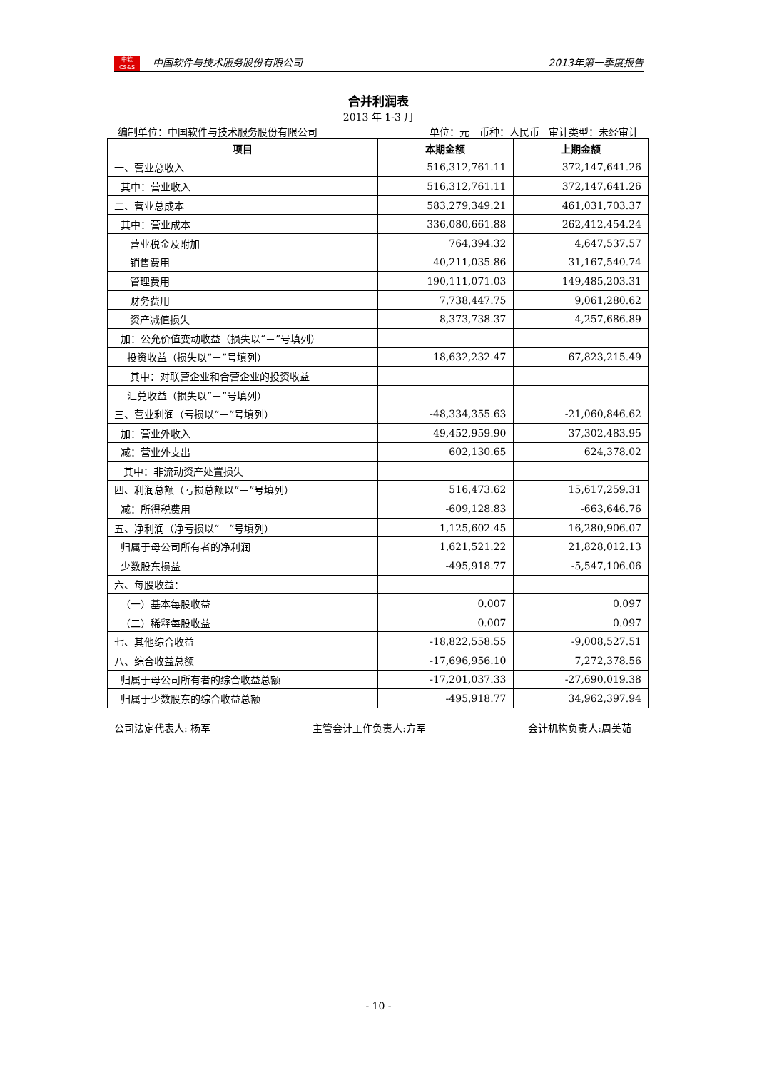中软
CS&S
中国软件与技术服务股份有限公司
2013年第一季度报告
合并利润表
2013 年 1-3 月
编制单位：中国软件与技术服务股份有限公司 单位：元 币种：人民币 审计类型：未经审计
| 项目 | 本期金额 | 上期金额 |
| --- | --- | --- |
| 一、营业总收入 | 516,312,761.11 | 372,147,641.26 |
| 其中：营业收入 | 516,312,761.11 | 372,147,641.26 |
| 二、营业总成本 | 583,279,349.21 | 461,031,703.37 |
| 其中：营业成本 | 336,080,661.88 | 262,412,454.24 |
| 营业税金及附加 | 764,394.32 | 4,647,537.57 |
| 销售费用 | 40,211,035.86 | 31,167,540.74 |
| 管理费用 | 190,111,071.03 | 149,485,203.31 |
| 财务费用 | 7,738,447.75 | 9,061,280.62 |
| 资产减值损失 | 8,373,738.37 | 4,257,686.89 |
| 加：公允价值变动收益（损失以“－”号填列） | | |
| 投资收益（损失以“－”号填列） | 18,632,232.47 | 67,823,215.49 |
| 其中：对联营企业和合营企业的投资收益 | | |
| 汇兑收益（损失以“－”号填列） | | |
| 三、营业利润（亏损以“－”号填列） | -48,334,355.63 | -21,060,846.62 |
| 加：营业外收入 | 49,452,959.90 | 37,302,483.95 |
| 减：营业外支出 | 602,130.65 | 624,378.02 |
| 其中：非流动资产处置损失 | | |
| 四、利润总额（亏损总额以“－”号填列） | 516,473.62 | 15,617,259.31 |
| 减：所得税费用 | -609,128.83 | -663,646.76 |
| 五、净利润（净亏损以“－”号填列） | 1,125,602.45 | 16,280,906.07 |
| 归属于母公司所有者的净利润 | 1,621,521.22 | 21,828,012.13 |
| 少数股东损益 | -495,918.77 | -5,547,106.06 |
| 六、每股收益： | | |
| （一）基本每股收益 | 0.007 | 0.097 |
| （二）稀释每股收益 | 0.007 | 0.097 |
| 七、其他综合收益 | -18,822,558.55 | -9,008,527.51 |
| 八、综合收益总额 | -17,696,956.10 | 7,272,378.56 |
| 归属于母公司所有者的综合收益总额 | -17,201,037.33 | -27,690,019.38 |
| 归属于少数股东的综合收益总额 | -495,918.77 | 34,962,397.94 |
公司法定代表人: 杨军 主管会计工作负责人:方军 会计机构负责人:周美茹
- 10 -